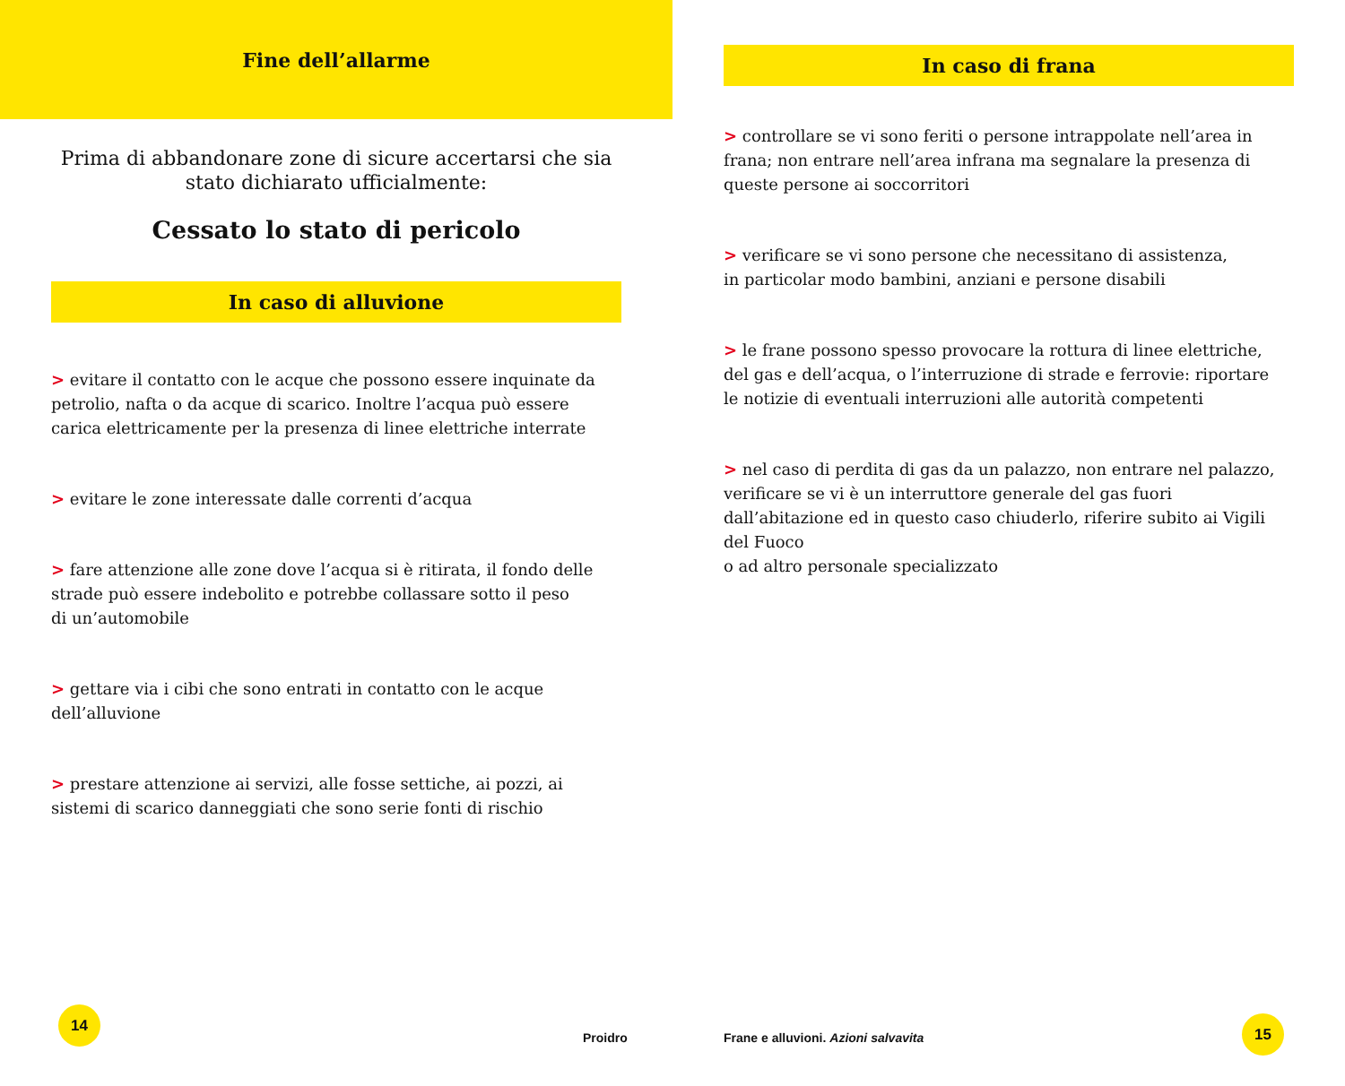Fine dell’allarme
Prima di abbandonare zone di sicure accertarsi che sia stato dichiarato ufficialmente:
Cessato lo stato di pericolo
In caso di alluvione
> evitare il contatto con le acque che possono essere inquinate da petrolio, nafta o da acque di scarico. Inoltre l’acqua può essere carica elettricamente per la presenza di linee elettriche interrate
> evitare le zone interessate dalle correnti d’acqua
> fare attenzione alle zone dove l’acqua si è ritirata, il fondo delle strade può essere indebolito e potrebbe collassare sotto il peso
di un’automobile
> gettare via i cibi che sono entrati in contatto con le acque dell’alluvione
> prestare attenzione ai servizi, alle fosse settiche, ai pozzi, ai sistemi di scarico danneggiati che sono serie fonti di rischio
14
Proidro
In caso di frana
> controllare se vi sono feriti o persone intrappolate nell’area in frana; non entrare nell’area infrana ma segnalare la presenza di queste persone ai soccorritori
> verificare se vi sono persone che necessitano di assistenza,
in particolar modo bambini, anziani e persone disabili
> le frane possono spesso provocare la rottura di linee elettriche,
del gas e dell’acqua, o l’interruzione di strade e ferrovie: riportare
le notizie di eventuali interruzioni alle autorità competenti
> nel caso di perdita di gas da un palazzo, non entrare nel palazzo, verificare se vi è un interruttore generale del gas fuori dall’abitazione ed in questo caso chiuderlo, riferire subito ai Vigili del Fuoco
o ad altro personale specializzato
Frane e alluvioni. Azioni salvavita
15